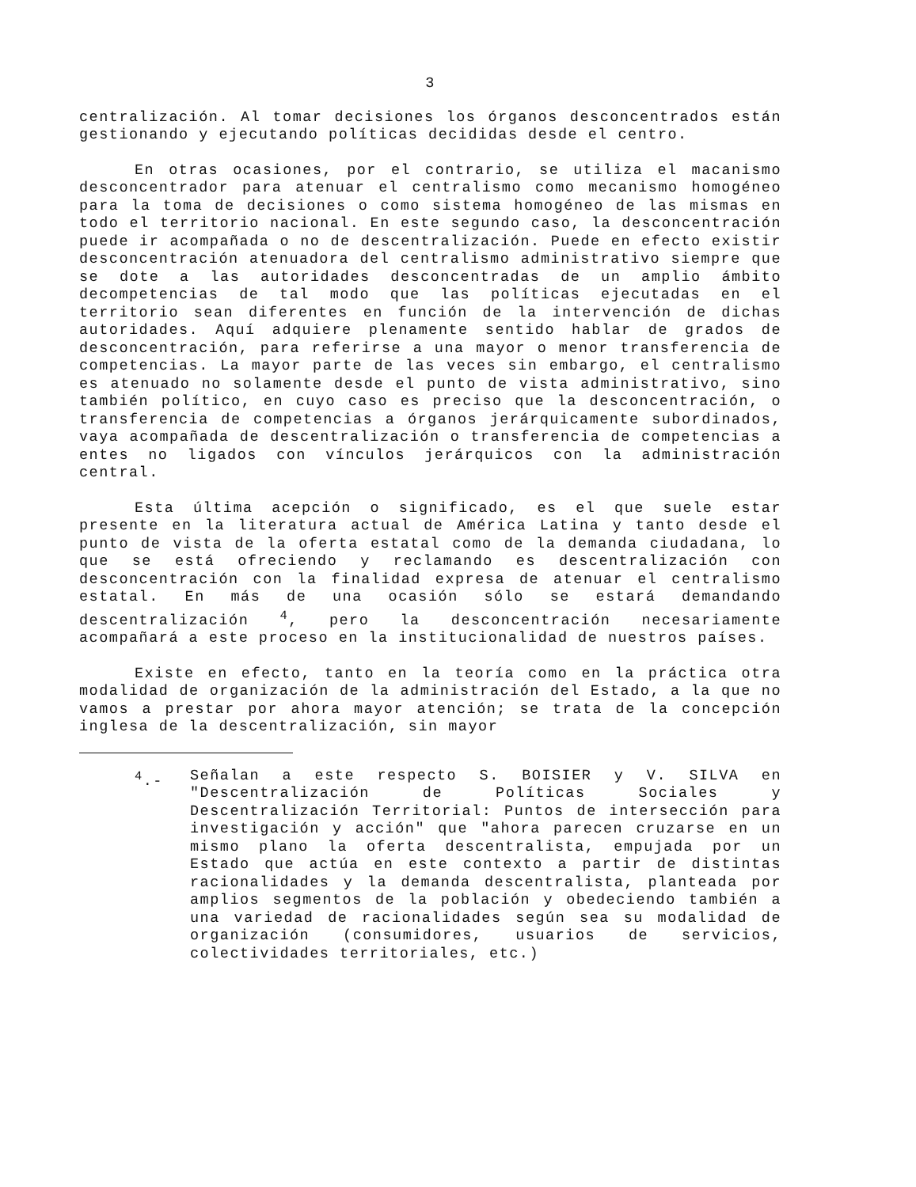3
centralización. Al tomar decisiones los órganos desconcentrados están gestionando y ejecutando políticas decididas desde el centro.
En otras ocasiones, por el contrario, se utiliza el macanismo desconcentrador para atenuar el centralismo como mecanismo homogéneo para la toma de decisiones o como sistema homogéneo de las mismas en todo el territorio nacional. En este segundo caso, la desconcentración puede ir acompañada o no de descentralización. Puede en efecto existir desconcentración atenuadora del centralismo administrativo siempre que se dote a las autoridades desconcentradas de un amplio ámbito decompetencias de tal modo que las políticas ejecutadas en el territorio sean diferentes en función de la intervención de dichas autoridades. Aquí adquiere plenamente sentido hablar de grados de desconcentración, para referirse a una mayor o menor transferencia de competencias. La mayor parte de las veces sin embargo, el centralismo es atenuado no solamente desde el punto de vista administrativo, sino también político, en cuyo caso es preciso que la desconcentración, o transferencia de competencias a órganos jerárquicamente subordinados, vaya acompañada de descentralización o transferencia de competencias a entes no ligados con vínculos jerárquicos con la administración central.
Esta última acepción o significado, es el que suele estar presente en la literatura actual de América Latina y tanto desde el punto de vista de la oferta estatal como de la demanda ciudadana, lo que se está ofreciendo y reclamando es descentralización con desconcentración con la finalidad expresa de atenuar el centralismo estatal. En más de una ocasión sólo se estará demandando descentralización <sup>4</sup>, pero la desconcentración necesariamente acompañará a este proceso en la institucionalidad de nuestros países.
Existe en efecto, tanto en la teoría como en la práctica otra modalidad de organización de la administración del Estado, a la que no vamos a prestar por ahora mayor atención; se trata de la concepción inglesa de la descentralización, sin mayor
<sup>4</sup>.- Señalan a este respecto S. BOISIER y V. SILVA en "Descentralización de Políticas Sociales y Descentralización Territorial: Puntos de intersección para investigación y acción" que "ahora parecen cruzarse en un mismo plano la oferta descentralista, empujada por un Estado que actúa en este contexto a partir de distintas racionalidades y la demanda descentralista, planteada por amplios segmentos de la población y obedeciendo también a una variedad de racionalidades según sea su modalidad de organización (consumidores, usuarios de servicios, colectividades territoriales, etc.)